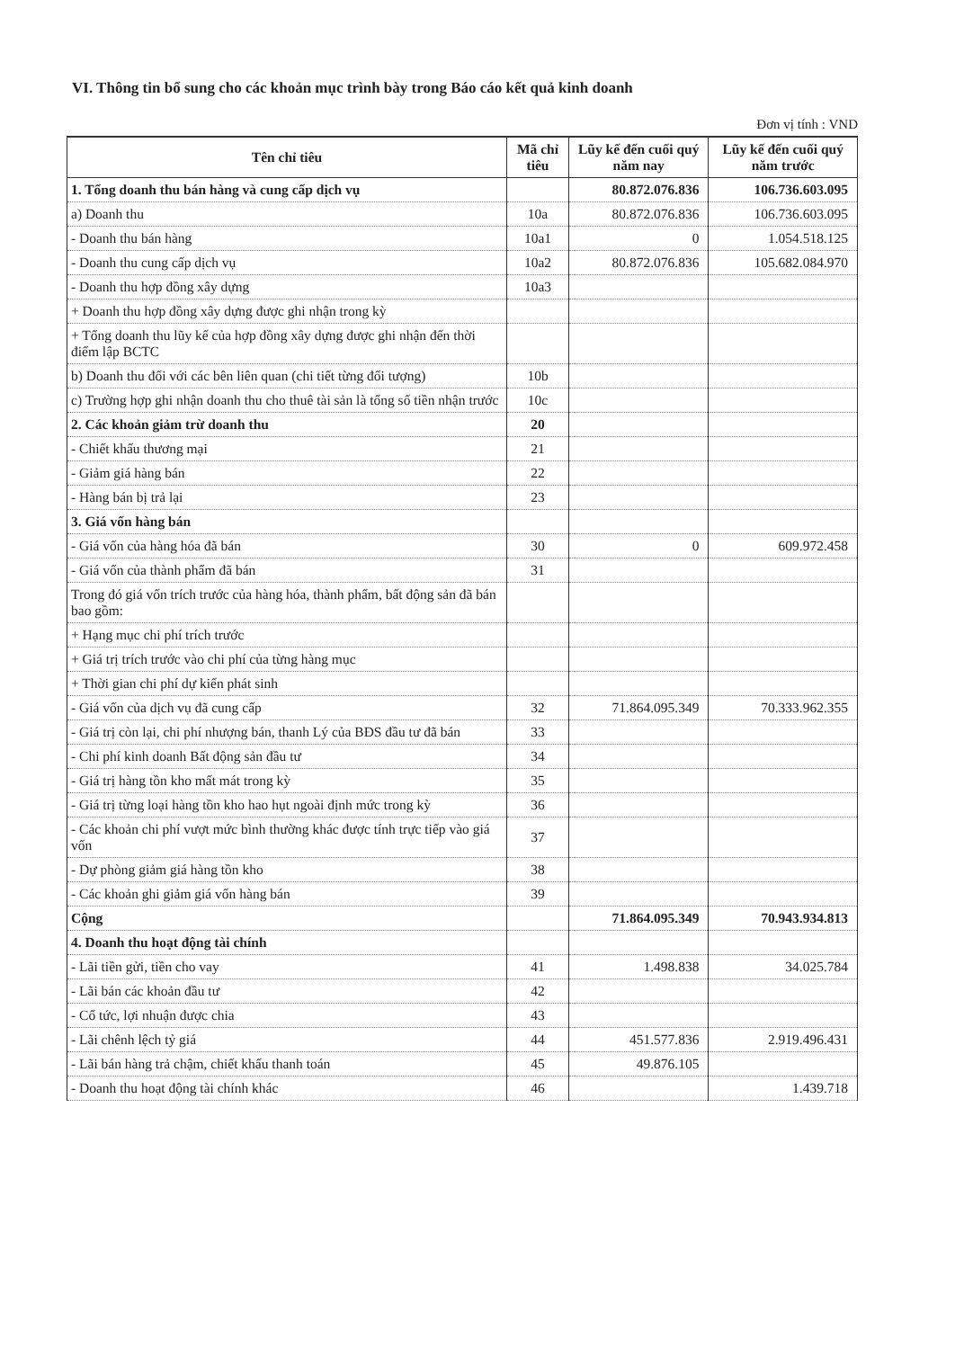VI. Thông tin bổ sung cho các khoản mục trình bày trong Báo cáo kết quả kinh doanh
Đơn vị tính : VND
| Tên chỉ tiêu | Mã chỉ tiêu | Lũy kế đến cuối quý năm nay | Lũy kế đến cuối quý năm trước |
| --- | --- | --- | --- |
| 1. Tổng doanh thu bán hàng và cung cấp dịch vụ | | 80.872.076.836 | 106.736.603.095 |
| a) Doanh thu | 10a | 80.872.076.836 | 106.736.603.095 |
| - Doanh thu bán hàng | 10a1 | 0 | 1.054.518.125 |
| - Doanh thu cung cấp dịch vụ | 10a2 | 80.872.076.836 | 105.682.084.970 |
| - Doanh thu hợp đồng xây dựng | 10a3 | | |
| + Doanh thu hợp đồng xây dựng được ghi nhận trong kỳ | | | |
| + Tổng doanh thu lũy kế của hợp đồng xây dựng được ghi nhận đến thời điểm lập BCTC | | | |
| b) Doanh thu đối với các bên liên quan (chi tiết từng đối tượng) | 10b | | |
| c) Trường hợp ghi nhận doanh thu cho thuê tài sản là tổng số tiền nhận trước | 10c | | |
| 2. Các khoản giảm trừ doanh thu | 20 | | |
| - Chiết khấu thương mại | 21 | | |
| - Giảm giá hàng bán | 22 | | |
| - Hàng bán bị trả lại | 23 | | |
| 3. Giá vốn hàng bán | | | |
| - Giá vốn của hàng hóa đã bán | 30 | 0 | 609.972.458 |
| - Giá vốn của thành phẩm đã bán | 31 | | |
| Trong đó giá vốn trích trước của hàng hóa, thành phẩm, bất động sản đã bán bao gồm: | | | |
| + Hạng mục chi phí trích trước | | | |
| + Giá trị trích trước vào chi phí của từng hàng mục | | | |
| + Thời gian chi phí dự kiến phát sinh | | | |
| - Giá vốn của dịch vụ đã cung cấp | 32 | 71.864.095.349 | 70.333.962.355 |
| - Giá trị còn lại, chi phí nhượng bán, thanh Lý của BĐS đầu tư đã bán | 33 | | |
| - Chi phí kinh doanh Bất động sản đầu tư | 34 | | |
| - Giá trị hàng tồn kho mất mát trong kỳ | 35 | | |
| - Giá trị từng loại hàng tồn kho hao hụt ngoài định mức trong kỳ | 36 | | |
| - Các khoản chi phí vượt mức bình thường khác được tính trực tiếp vào giá vốn | 37 | | |
| - Dự phòng giảm giá hàng tồn kho | 38 | | |
| - Các khoản ghi giảm giá vốn hàng bán | 39 | | |
| Cộng | | 71.864.095.349 | 70.943.934.813 |
| 4. Doanh thu hoạt động tài chính | | | |
| - Lãi tiền gửi, tiền cho vay | 41 | 1.498.838 | 34.025.784 |
| - Lãi bán các khoản đầu tư | 42 | | |
| - Cổ tức, lợi nhuận được chia | 43 | | |
| - Lãi chênh lệch tỷ giá | 44 | 451.577.836 | 2.919.496.431 |
| - Lãi bán hàng trả chậm, chiết khấu thanh toán | 45 | 49.876.105 | |
| - Doanh thu hoạt động tài chính khác | 46 | | 1.439.718 |